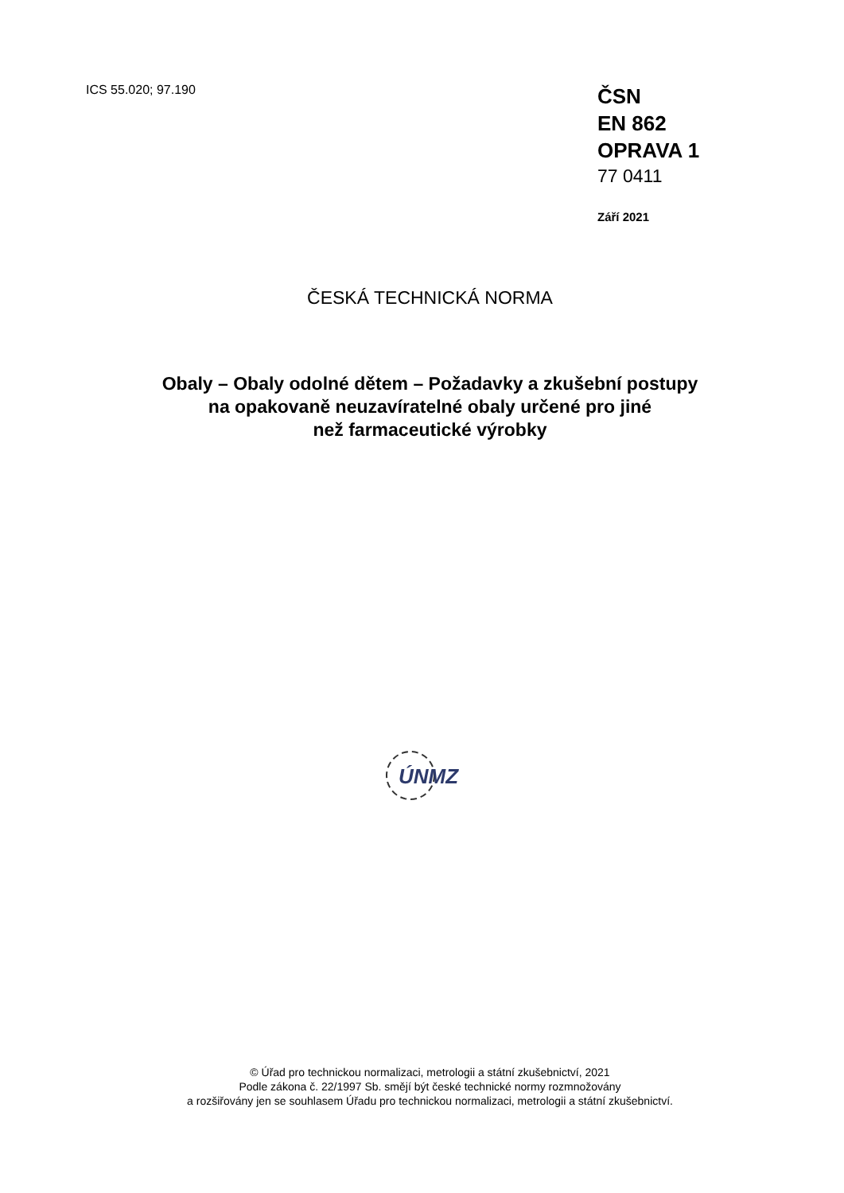ICS 55.020; 97.190
ČSN
EN 862
OPRAVA 1
77 0411
Září 2021
ČESKÁ TECHNICKÁ NORMA
Obaly – Obaly odolné dětem – Požadavky a zkušební postupy
na opakovaně neuzavíratelné obaly určené pro jiné
než farmaceutické výrobky
ÚNMZ
© Úřad pro technickou normalizaci, metrologii a státní zkušebnictví, 2021
Podle zákona č. 22/1997 Sb. smějí být české technické normy rozmnožovány
a rozšiřovány jen se souhlasem Úřadu pro technickou normalizaci, metrologii a státní zkušebnictví.